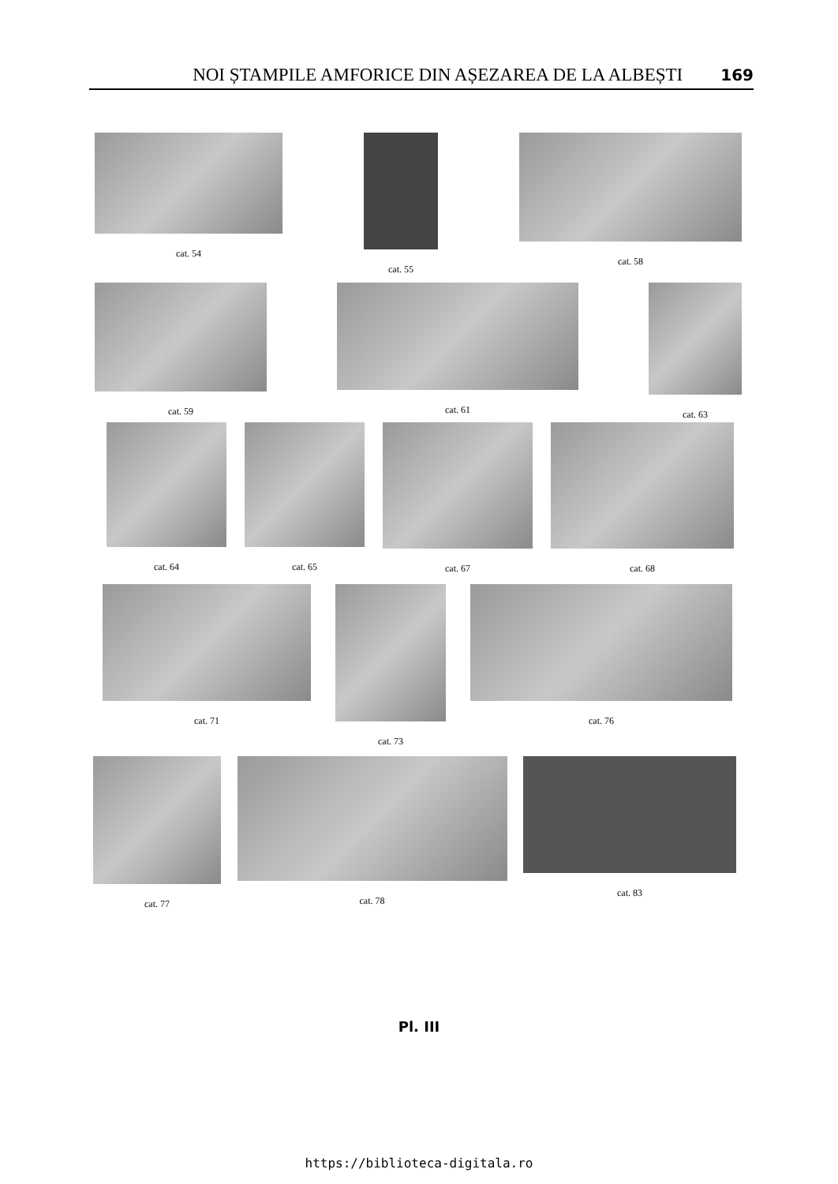NOI ȘTAMPILE AMFORICE DIN AȘEZAREA DE LA ALBEȘTI 169
cat. 54 cat. 55 cat. 58
cat. 59 cat. 61 cat. 63
cat. 64 cat. 65 cat. 67 cat. 68
cat. 71 cat. 73 cat. 76
cat. 77 cat. 78 cat. 83
Pl. III
https://biblioteca-digitala.ro